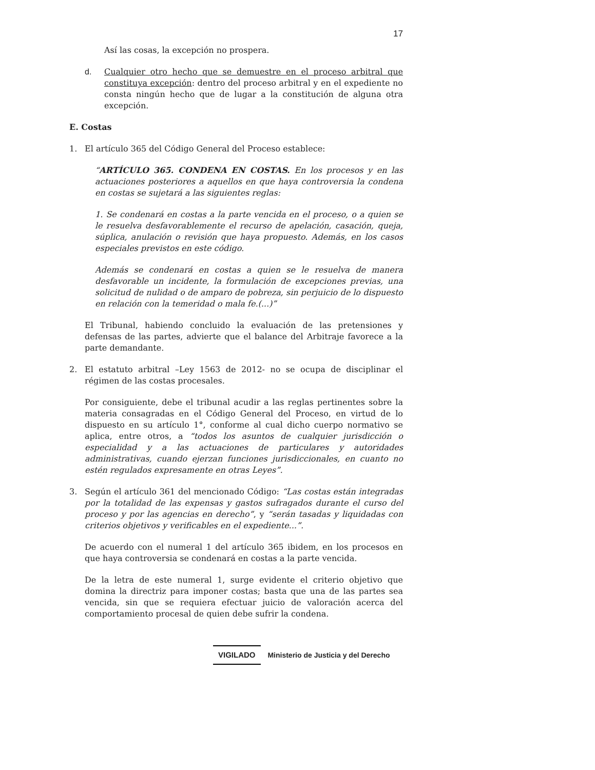17
Así las cosas, la excepción no prospera.
d. Cualquier otro hecho que se demuestre en el proceso arbitral que constituya excepción: dentro del proceso arbitral y en el expediente no consta ningún hecho que de lugar a la constitución de alguna otra excepción.
E. Costas
1. El artículo 365 del Código General del Proceso establece:
“ARTÍCULO 365. CONDENA EN COSTAS. En los procesos y en las actuaciones posteriores a aquellos en que haya controversia la condena en costas se sujetará a las siguientes reglas:
1. Se condenará en costas a la parte vencida en el proceso, o a quien se le resuelva desfavorablemente el recurso de apelación, casación, queja, súplica, anulación o revisión que haya propuesto. Además, en los casos especiales previstos en este código.
Además se condenará en costas a quien se le resuelva de manera desfavorable un incidente, la formulación de excepciones previas, una solicitud de nulidad o de amparo de pobreza, sin perjuicio de lo dispuesto en relación con la temeridad o mala fe.(...)”
El Tribunal, habiendo concluido la evaluación de las pretensiones y defensas de las partes, advierte que el balance del Arbitraje favorece a la parte demandante.
2. El estatuto arbitral –Ley 1563 de 2012- no se ocupa de disciplinar el régimen de las costas procesales.
Por consiguiente, debe el tribunal acudir a las reglas pertinentes sobre la materia consagradas en el Código General del Proceso, en virtud de lo dispuesto en su artículo 1°, conforme al cual dicho cuerpo normativo se aplica, entre otros, a “todos los asuntos de cualquier jurisdicción o especialidad y a las actuaciones de particulares y autoridades administrativas, cuando ejerzan funciones jurisdiccionales, en cuanto no estén regulados expresamente en otras Leyes”.
3. Según el artículo 361 del mencionado Código: “Las costas están integradas por la totalidad de las expensas y gastos sufragados durante el curso del proceso y por las agencias en derecho”, y “serán tasadas y liquidadas con criterios objetivos y verificables en el expediente...”.
De acuerdo con el numeral 1 del artículo 365 ibidem, en los procesos en que haya controversia se condenará en costas a la parte vencida.
De la letra de este numeral 1, surge evidente el criterio objetivo que domina la directriz para imponer costas; basta que una de las partes sea vencida, sin que se requiera efectuar juicio de valoración acerca del comportamiento procesal de quien debe sufrir la condena.
VIGILADO Ministerio de Justicia y del Derecho